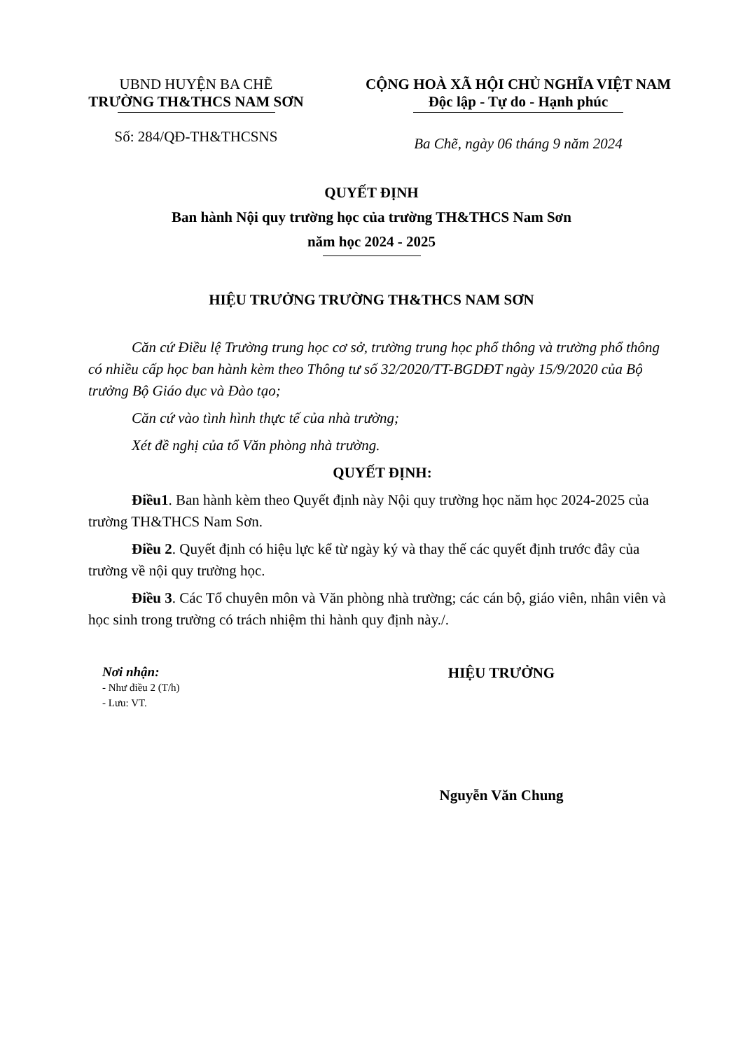UBND HUYỆN BA CHẼ
TRƯỜNG TH&THCS NAM SƠN
Số: 284/QĐ-TH&THCSNS
CỘNG HOÀ XÃ HỘI CHỦ NGHĨA VIỆT NAM
Độc lập - Tự do - Hạnh phúc
Ba Chẽ, ngày 06 tháng 9 năm 2024
QUYẾT ĐỊNH
Ban hành Nội quy trường học của trường TH&THCS Nam Sơn
năm học 2024 - 2025
HIỆU TRƯỞNG TRƯỜNG TH&THCS NAM SƠN
Căn cứ Điều lệ Trường trung học cơ sở, trường trung học phổ thông và trường phổ thông có nhiều cấp học ban hành kèm theo Thông tư số 32/2020/TT-BGDĐT ngày 15/9/2020 của Bộ trưởng Bộ Giáo dục và Đào tạo;
Căn cứ vào tình hình thực tế của nhà trường;
Xét đề nghị của tổ Văn phòng nhà trường.
QUYẾT ĐỊNH:
Điều1. Ban hành kèm theo Quyết định này Nội quy trường học năm học 2024-2025 của trường TH&THCS Nam Sơn.
Điều 2. Quyết định có hiệu lực kể từ ngày ký và thay thế các quyết định trước đây của trường về nội quy trường học.
Điều 3. Các Tổ chuyên môn và Văn phòng nhà trường; các cán bộ, giáo viên, nhân viên và học sinh trong trường có trách nhiệm thi hành quy định này./.
Nơi nhận:
- Như điều 2 (T/h)
- Lưu: VT.
HIỆU TRƯỞNG
Nguyễn Văn Chung